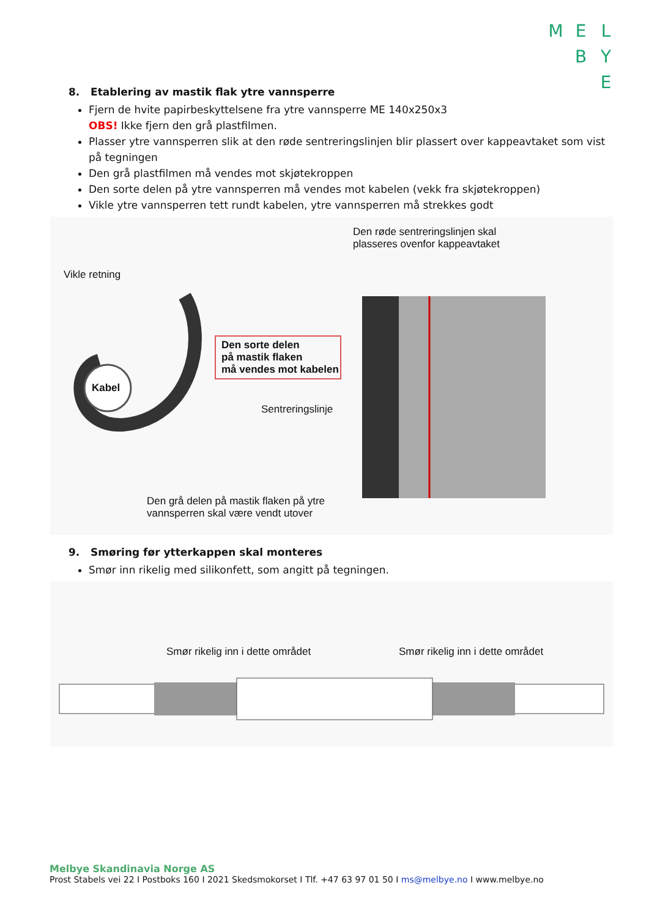M E L
B Y
E
8. Etablering av mastik flak ytre vannsperre
Fjern de hvite papirbeskyttelsene fra ytre vannsperre ME 140x250x3
OBS! Ikke fjern den grå plastfilmen.
Plasser ytre vannsperren slik at den røde sentreringslinjen blir plassert over kappeavtaket som vist på tegningen
Den grå plastfilmen må vendes mot skjøtekroppen
Den sorte delen på ytre vannsperren må vendes mot kabelen (vekk fra skjøtekroppen)
Vikle ytre vannsperren tett rundt kabelen, ytre vannsperren må strekkes godt
Den røde sentreringslinjen skal
plasseres ovenfor kappeavtaket
Vikle retning
Den sorte delen
på mastik flaken
må vendes mot kabelen
Kabel
Sentreringslinje
Den grå delen på mastik flaken på ytre
vannsperren skal være vendt utover
9. Smøring før ytterkappen skal monteres
Smør inn rikelig med silikonfett, som angitt på tegningen.
Smør rikelig inn i dette området
Smør rikelig inn i dette området
Melbye Skandinavia Norge AS
Prost Stabels vei 22 I Postboks 160 I 2021 Skedsmokorset I Tlf. +47 63 97 01 50 I ms@melbye.no I www.melbye.no